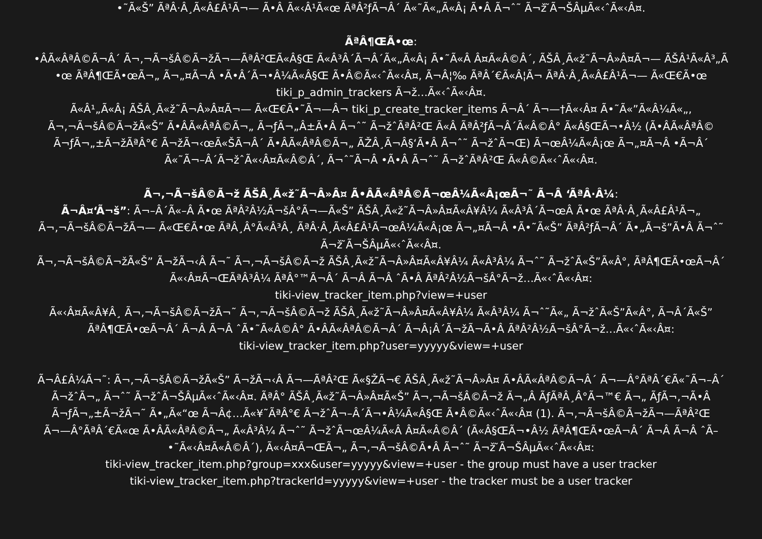•˜Ã«Š” ÃªÂ·Â¸Ã«Â£Â¹Ã¬— Ã•Â Ã«‹Â¹Ã«œ ÃªÂ²ƒÃ¬Â´ Ã«˜Ã«„Ã«Â¡ Ã•Â Ã¬ˆ˜ Ã¬ž ̃Ã¬ŠÂµÃ«‹ˆÃ«‹Â¤.
ÃªÂ¶ŒÃ•œ:
•ÂÃ«ÂªÂ©Ã¬Â´ Ã¬‚¬Ã¬šÂ©Ã¬žÃ¬—ÃªÂ²ŒÃ«Â§Œ Ã«Â³Â´Ã¬Â´Ã«„Ã«Â¡ Ã•˜Ã«Â Â¤Ã«Â©Â´, ÃŠÂ¸Ã«ž˜Ã¬Â»Â¤Ã¬— ÃŠÂ¹Ã«Â³„Ã
•œ ÃªÂ¶ŒÃ•œÃ¬„ Ã¬„¤Ã¬Â •Ã•Â´Ã¬•Â¼Ã«Â§Œ Ã•Â©Ã«‹ˆÃ«‹Â¤, Ã¬Â¦‰ ÃªÂ´€Ã«Â¦Ã¬ ÃªÂ·Â¸Ã«Â£Â¹Ã¬— Ã«Œ€Ã•œ
tiki_p_admin_trackers Ã¬ž…Ã«‹ˆÃ«‹Â¤.
Ã«Â¹„Ã«Â¡ ÃŠÂ¸Ã«ž˜Ã¬Â»Â¤Ã¬— Ã«Œ€Ã•˜Ã¬—Â¬ tiki_p_create_tracker_items Ã¬Â´ Ã¬—†Ã«‹Â¤ Ã•˜Ã«”Ã«Â¼Ã«„,
Ã¬‚¬Ã¬šÂ©Ã¬žÃ«Š” Ã•ÂÃ«ÂªÂ©Ã¬„ Ã¬ƒÃ¬„Â±Ã•Â Ã¬ˆ˜ Ã¬žˆÃªÂ²Œ Ã«Â ÃªÂ²ƒÃ¬Â´Ã«Â©Â° Ã«Â§ŒÃ¬•Â½ (Ã•ÂÃ«ÂªÂ©
Ã¬ƒÃ¬„±Ã¬žÃªÂ°€ Ã¬žÃ¬‹œÃ«ŠÃ¬Â´ Ã•ÂÃ«ÂªÂ©Ã¬„ ÃŽÂ¸Ã¬Â§‘Ã•Â Ã¬ˆ˜ Ã¬žˆÃ¬Œ) Ã¬œÂ¼Ã«Â¡œ Ã¬„¤Ã¬Â •Ã¬Â´
Ã«˜Ã¬–Â´Ã¬žˆÃ«‹Â¤Ã«Â©Â´, Ã¬ˆ˜Ã¬Â •Ã•Â Ã¬ˆ˜ Ã¬žˆÃªÂ²Œ Ã«Â©Ã«‹ˆÃ«‹Â¤.
Ã¬‚¬Ã¬šÂ©Ã¬ž ÃŠÂ¸Ã«ž˜Ã¬Â»Â¤ Ã•ÂÃ«ÂªÂ©Ã¬œÂ¼Ã«Â¡œÃ¬˜ Ã¬Â ‘ÃªÂ·Â¼:
Ã¬Â¤‘Ã¬š”: Ã¬–Â´Ã«–Â Ã•œ ÃªÂ²Â½Ã¬šÂ°Ã¬—Ã«Š” ÃŠÂ¸Ã«ž˜Ã¬Â»Â¤Ã«Â¥Â¼ Ã«Â³Â´Ã¬œÂ Ã•œ ÃªÂ·Â¸Ã«Â£Â¹Ã¬„
Ã¬‚¬Ã¬šÂ©Ã¬žÃ¬— Ã«Œ€Ã•œ ÃªÂ¸Â°Ã«Â³Â¸ ÃªÂ·Â¸Ã«Â£Â¹Ã¬œÂ¼Ã«Â¡œ Ã¬„¤Ã¬Â •Ã•˜Ã«Š” ÃªÂ²ƒÃ¬Â´ Ã•„Ã¬š”Ã•Â Ã¬ˆ˜
Ã¬ž ̃Ã¬ŠÂµÃ«‹ˆÃ«‹Â¤.
Ã¬‚¬Ã¬šÂ©Ã¬žÃ«Š” Ã¬žÃ¬‹Â Ã¬˜ Ã¬‚¬Ã¬šÂ©Ã¬ž ÃŠÂ¸Ã«ž˜Ã¬Â»Â¤Ã«Â¥Â¼ Ã«Â³Â¼ Ã¬ˆ˜ Ã¬žˆÃ«Š”Ã«Â°, ÃªÂ¶ŒÃ•œÃ¬Â´
Ã«‹Â¤Ã¬ŒÃªÂ³Â¼ ÃªÂ°™Ã¬Â´ Ã¬Â Ã¬Â ˆÃ•Â ÃªÂ²Â½Ã¬šÂ°Ã¬ž…Ã«‹ˆÃ«‹Â¤:
tiki-view_tracker_item.php?view=+user
Ã«‹Â¤Ã«Â¥Â¸ Ã¬‚¬Ã¬šÂ©Ã¬žÃ¬˜ Ã¬‚¬Ã¬šÂ©Ã¬ž ÃŠÂ¸Ã«ž˜Ã¬Â»Â¤Ã«Â¥Â¼ Ã«Â³Â¼ Ã¬ˆ˜Ã«„ Ã¬žˆÃ«Š”Ã«Â°, Ã¬Â´Ã«Š”
ÃªÂ¶ŒÃ•œÃ¬Â´ Ã¬Â Ã¬Â ˆÃ•˜Ã«Â©Â° Ã•ÂÃ«ÂªÂ©Ã¬Â´ Ã¬Â¡Â´Ã¬žÃ¬Ã•Â ÃªÂ²Â½Ã¬šÂ°Ã¬ž…Ã«‹ˆÃ«‹Â¤:
tiki-view_tracker_item.php?user=yyyyy&view=+user
Ã¬Â£Â¼Ã¬˜: Ã¬‚¬Ã¬šÂ©Ã¬žÃ«Š” Ã¬žÃ¬‹Â Ã¬—ÃªÂ²Œ Ã«§ŽÃ¬€ ÃŠÂ¸Ã«ž˜Ã¬Â»Â¤ Ã•ÂÃ«ÂªÂ©Ã¬Â´ Ã¬—Â°ÃªÂ´€Ã«˜Ã¬–Â´
Ã¬žˆÃ¬„ Ã¬ˆ˜ Ã¬žˆÃ¬ŠÂµÃ«‹ˆÃ«‹Â¤. ÃªÂ° ÃŠÂ¸Ã«ž˜Ã¬Â»Â¤Ã«Š” Ã¬‚¬Ã¬šÂ©Ã¬ž Ã¬„Â ÃƒÃªÂ¸Â°Ã¬™€ Ã¬„ ÃƒÃ¬‚¬Ã•Â
Ã¬ƒÃ¬„±Ã¬žÃ¬˜ Ã•„Ã«“œ Ã¬Â¢…Ã«¥˜ÃªÂ°€ Ã¬žˆÃ¬–Â´Ã¬•Â¼Ã«Â§Œ Ã•Â©Ã«‹ˆÃ«‹Â¤ (1). Ã¬‚¬Ã¬šÂ©Ã¬žÃ¬—ÃªÂ²Œ
Ã¬—Â°ÃªÂ´€Ã«œ Ã•ÂÃ«ÂªÂ©Ã¬„ Ã«Â³Â¼ Ã¬ˆ˜ Ã¬žˆÃ¬œÂ¼Ã«Â Â¤Ã«Â©Â´ (Ã«Â§ŒÃ¬•Â½ ÃªÂ¶ŒÃ•œÃ¬Â´ Ã¬Â Ã¬Â ˆÃ–
•˜Ã«‹Â¤Ã«Â©Â´), Ã«‹Â¤Ã¬ŒÃ¬„ Ã¬‚¬Ã¬šÂ©Ã•Â Ã¬ˆ˜ Ã¬ž ̃Ã¬ŠÂµÃ«‹ˆÃ«‹Â¤:
tiki-view_tracker_item.php?group=xxx&user=yyyyy&view=+user - the group must have a user tracker
tiki-view_tracker_item.php?trackerId=yyyyy&view=+user - the tracker must be a user tracker